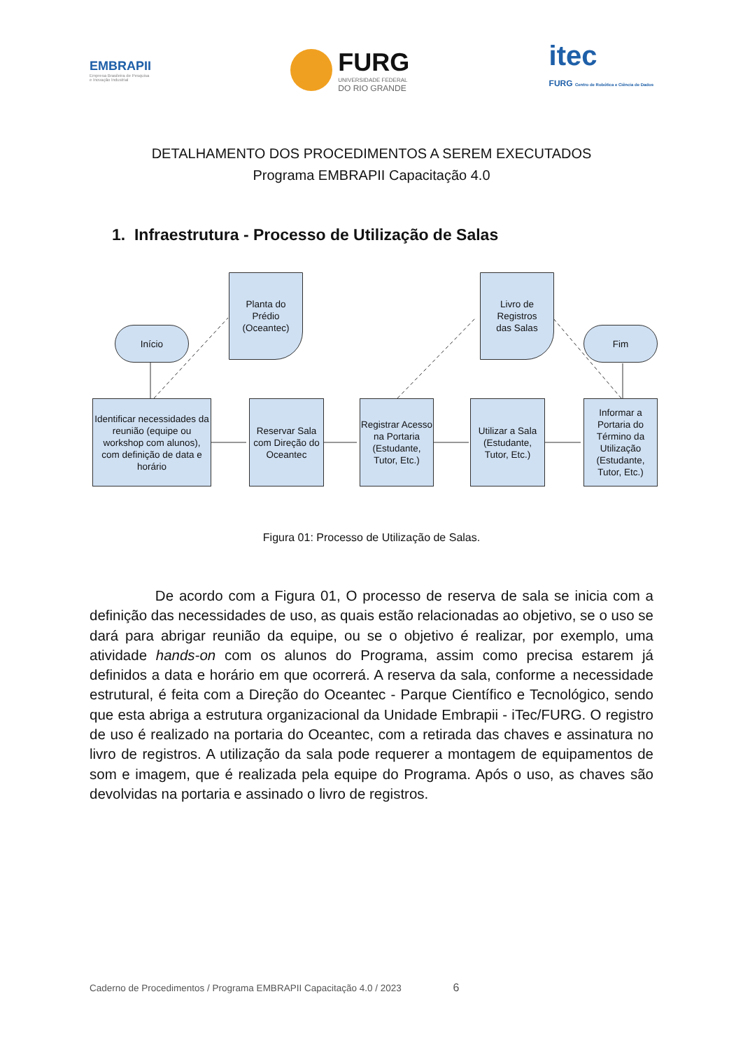EMBRAPII
Empresa Brasileira de Pesquisa
e Inovação Industrial
FURG
UNIVERSIDADE FEDERAL
DO RIO GRANDE
itec
FURG Centro de Robótica e Ciência de Dados
DETALHAMENTO DOS PROCEDIMENTOS A SEREM EXECUTADOS
Programa EMBRAPII Capacitação 4.0
1. Infraestrutura - Processo de Utilização de Salas
Início
Planta do
Prédio
(Oceantec)
Livro de
Registros
das Salas
Fim
Identificar necessidades da reunião (equipe ou workshop com alunos), com definição de data e horário
Reservar Sala com Direção do Oceantec
Registrar Acesso na Portaria (Estudante, Tutor, Etc.)
Utilizar a Sala (Estudante, Tutor, Etc.)
Informar a Portaria do Término da Utilização (Estudante, Tutor, Etc.)
Figura 01: Processo de Utilização de Salas.
De acordo com a Figura 01, O processo de reserva de sala se inicia com a definição das necessidades de uso, as quais estão relacionadas ao objetivo, se o uso se dará para abrigar reunião da equipe, ou se o objetivo é realizar, por exemplo, uma atividade hands-on com os alunos do Programa, assim como precisa estarem já definidos a data e horário em que ocorrerá. A reserva da sala, conforme a necessidade estrutural, é feita com a Direção do Oceantec - Parque Científico e Tecnológico, sendo que esta abriga a estrutura organizacional da Unidade Embrapii - iTec/FURG. O registro de uso é realizado na portaria do Oceantec, com a retirada das chaves e assinatura no livro de registros. A utilização da sala pode requerer a montagem de equipamentos de som e imagem, que é realizada pela equipe do Programa. Após o uso, as chaves são devolvidas na portaria e assinado o livro de registros.
Caderno de Procedimentos / Programa EMBRAPII Capacitação 4.0 / 2023 6